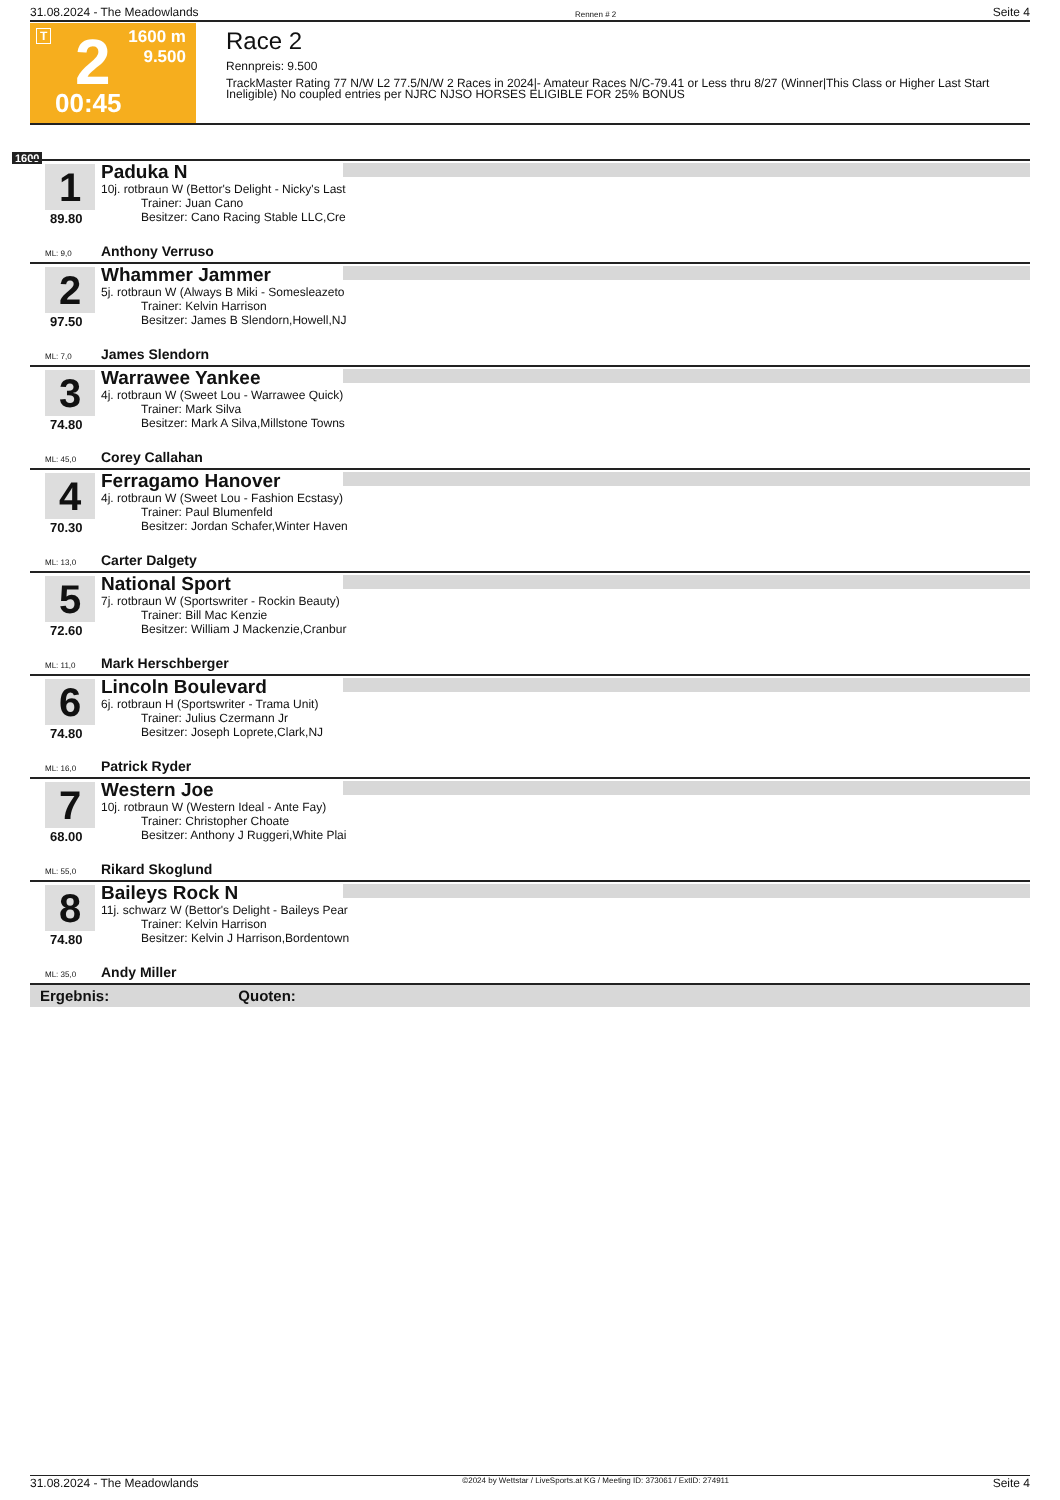31.08.2024 - The Meadowlands Rennen # 2 Seite 4
T 2
00:45
1600 m
9.500
Race 2
Rennpreis: 9.500
TrackMaster Rating 77 N/W L2 77.5/N/W 2 Races in 2024|- Amateur Races N/C-79.41 or Less thru 8/27 (Winner|This Class or Higher Last Start Ineligible) No coupled entries per NJRC NJSO HORSES ELIGIBLE FOR 25% BONUS
1600
1
89.80
Paduka N
10j. rotbraun W (Bettor's Delight - Nicky's Last
Trainer: Juan Cano
Besitzer: Cano Racing Stable LLC,Cre
ML: 9,0 Anthony Verruso
2
97.50
Whammer Jammer
5j. rotbraun W (Always B Miki - Somesleazeto
Trainer: Kelvin Harrison
Besitzer: James B Slendorn,Howell,NJ
ML: 7,0 James Slendorn
3
74.80
Warrawee Yankee
4j. rotbraun W (Sweet Lou - Warrawee Quick)
Trainer: Mark Silva
Besitzer: Mark A Silva,Millstone Towns
ML: 45,0 Corey Callahan
4
70.30
Ferragamo Hanover
4j. rotbraun W (Sweet Lou - Fashion Ecstasy)
Trainer: Paul Blumenfeld
Besitzer: Jordan Schafer,Winter Haven
ML: 13,0 Carter Dalgety
5
72.60
National Sport
7j. rotbraun W (Sportswriter - Rockin Beauty)
Trainer: Bill Mac Kenzie
Besitzer: William J Mackenzie,Cranbur
ML: 11,0 Mark Herschberger
6
74.80
Lincoln Boulevard
6j. rotbraun H (Sportswriter - Trama Unit)
Trainer: Julius Czermann Jr
Besitzer: Joseph Loprete,Clark,NJ
ML: 16,0 Patrick Ryder
7
68.00
Western Joe
10j. rotbraun W (Western Ideal - Ante Fay)
Trainer: Christopher Choate
Besitzer: Anthony J Ruggeri,White Plai
ML: 55,0 Rikard Skoglund
8
74.80
Baileys Rock N
11j. schwarz W (Bettor's Delight - Baileys Pear
Trainer: Kelvin Harrison
Besitzer: Kelvin J Harrison,Bordentown
ML: 35,0 Andy Miller
Ergebnis: Quoten:
31.08.2024 - The Meadowlands ©2024 by Wettstar / LiveSports.at KG / Meeting ID: 373061 / ExtID: 274911 Seite 4